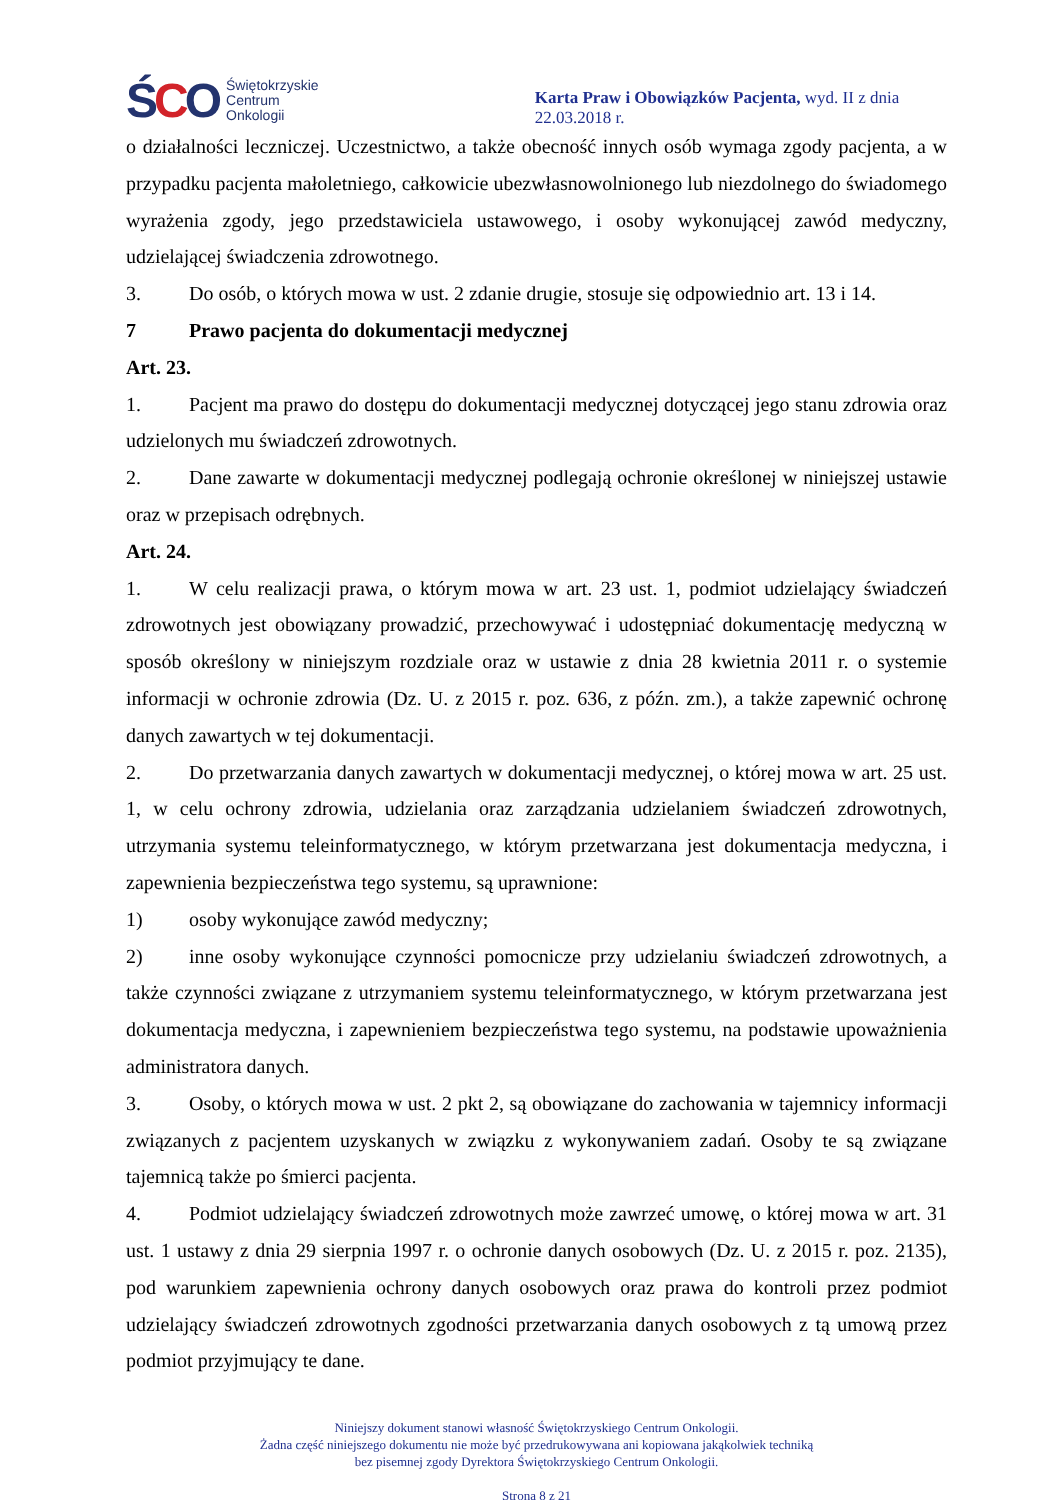ŚCO
Świętokrzyskie
Centrum
Onkologii
Karta Praw i Obowiązków Pacjenta, wyd. II z dnia 22.03.2018 r.
o działalności leczniczej. Uczestnictwo, a także obecność innych osób wymaga zgody pacjenta, a w przypadku pacjenta małoletniego, całkowicie ubezwłasnowolnionego lub niezdolnego do świadomego wyrażenia zgody, jego przedstawiciela ustawowego, i osoby wykonującej zawód medyczny, udzielającej świadczenia zdrowotnego.
3. Do osób, o których mowa w ust. 2 zdanie drugie, stosuje się odpowiednio art. 13 i 14.
7 Prawo pacjenta do dokumentacji medycznej
Art. 23.
1. Pacjent ma prawo do dostępu do dokumentacji medycznej dotyczącej jego stanu zdrowia oraz udzielonych mu świadczeń zdrowotnych.
2. Dane zawarte w dokumentacji medycznej podlegają ochronie określonej w niniejszej ustawie oraz w przepisach odrębnych.
Art. 24.
1. W celu realizacji prawa, o którym mowa w art. 23 ust. 1, podmiot udzielający świadczeń zdrowotnych jest obowiązany prowadzić, przechowywać i udostępniać dokumentację medyczną w sposób określony w niniejszym rozdziale oraz w ustawie z dnia 28 kwietnia 2011 r. o systemie informacji w ochronie zdrowia (Dz. U. z 2015 r. poz. 636, z późn. zm.), a także zapewnić ochronę danych zawartych w tej dokumentacji.
2. Do przetwarzania danych zawartych w dokumentacji medycznej, o której mowa w art. 25 ust. 1, w celu ochrony zdrowia, udzielania oraz zarządzania udzielaniem świadczeń zdrowotnych, utrzymania systemu teleinformatycznego, w którym przetwarzana jest dokumentacja medyczna, i zapewnienia bezpieczeństwa tego systemu, są uprawnione:
1) osoby wykonujące zawód medyczny;
2) inne osoby wykonujące czynności pomocnicze przy udzielaniu świadczeń zdrowotnych, a także czynności związane z utrzymaniem systemu teleinformatycznego, w którym przetwarzana jest dokumentacja medyczna, i zapewnieniem bezpieczeństwa tego systemu, na podstawie upoważnienia administratora danych.
3. Osoby, o których mowa w ust. 2 pkt 2, są obowiązane do zachowania w tajemnicy informacji związanych z pacjentem uzyskanych w związku z wykonywaniem zadań. Osoby te są związane tajemnicą także po śmierci pacjenta.
4. Podmiot udzielający świadczeń zdrowotnych może zawrzeć umowę, o której mowa w art. 31 ust. 1 ustawy z dnia 29 sierpnia 1997 r. o ochronie danych osobowych (Dz. U. z 2015 r. poz. 2135), pod warunkiem zapewnienia ochrony danych osobowych oraz prawa do kontroli przez podmiot udzielający świadczeń zdrowotnych zgodności przetwarzania danych osobowych z tą umową przez podmiot przyjmujący te dane.
Niniejszy dokument stanowi własność Świętokrzyskiego Centrum Onkologii.
Żadna część niniejszego dokumentu nie może być przedrukowywana ani kopiowana jakąkolwiek techniką
bez pisemnej zgody Dyrektora Świętokrzyskiego Centrum Onkologii.
Strona 8 z 21